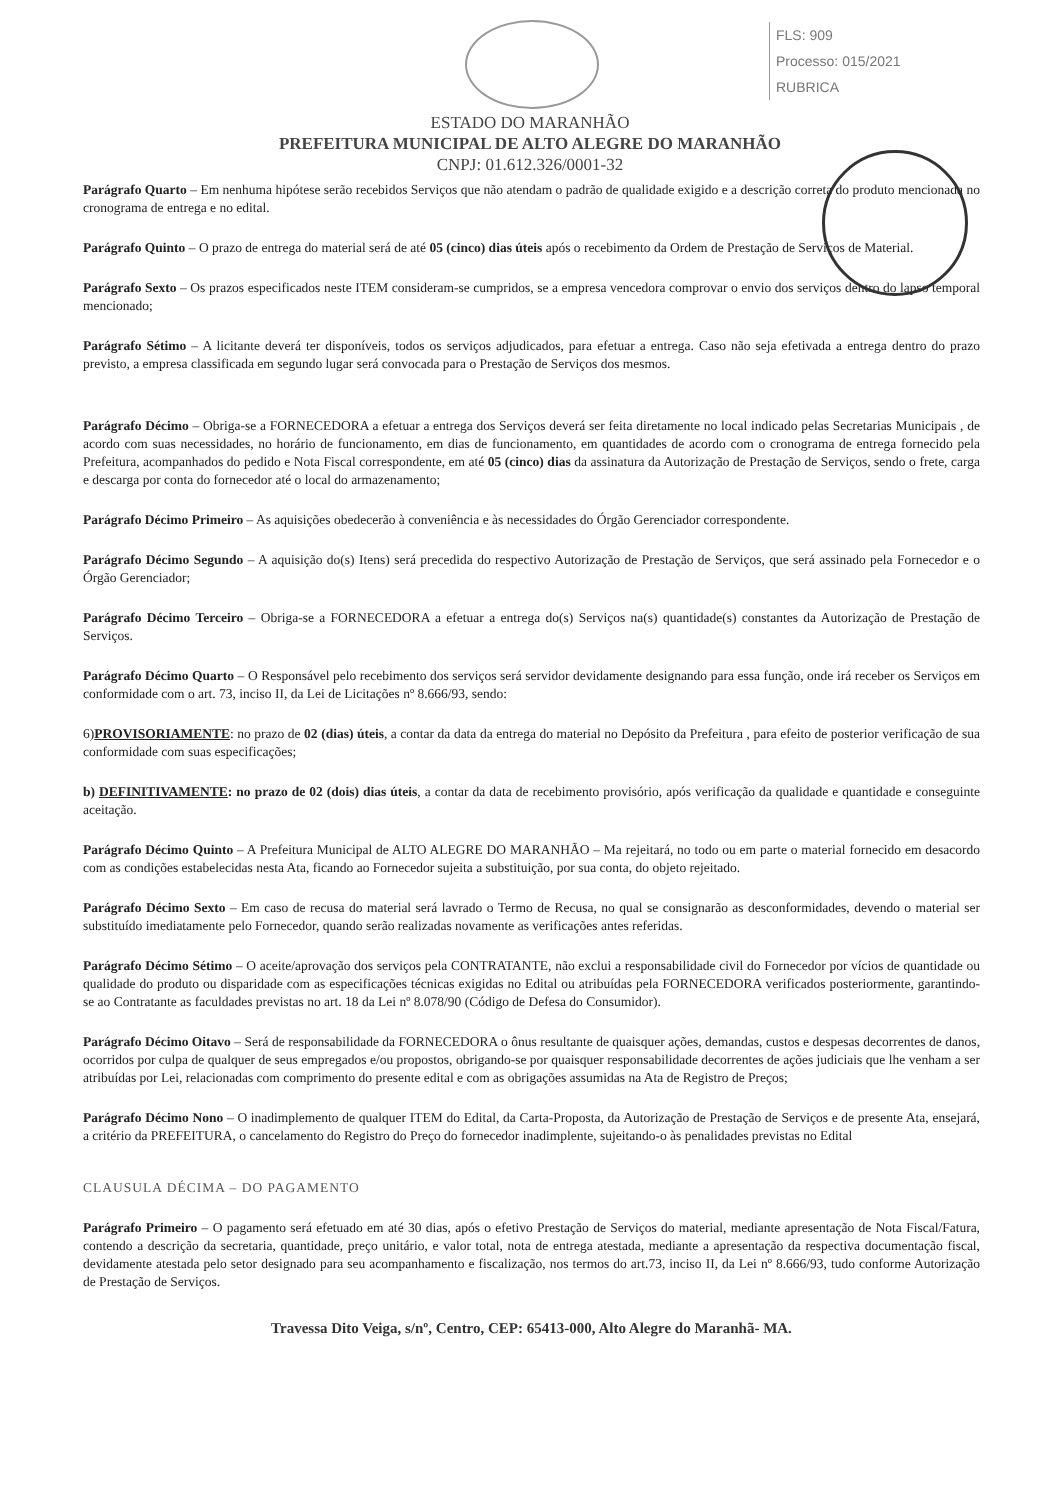FLS: 909
Processo: 015/2021
RUBRICA
ESTADO DO MARANHÃO
PREFEITURA MUNICIPAL DE ALTO ALEGRE DO MARANHÃO
CNPJ: 01.612.326/0001-32
Parágrafo Quarto – Em nenhuma hipótese serão recebidos Serviços que não atendam o padrão de qualidade exigido e a descrição correta do produto mencionada no cronograma de entrega e no edital.
Parágrafo Quinto – O prazo de entrega do material será de até 05 (cinco) dias úteis após o recebimento da Ordem de Prestação de Serviços de Material.
Parágrafo Sexto – Os prazos especificados neste ITEM consideram-se cumpridos, se a empresa vencedora comprovar o envio dos serviços dentro do lapso temporal mencionado;
Parágrafo Sétimo – A licitante deverá ter disponíveis, todos os serviços adjudicados, para efetuar a entrega. Caso não seja efetivada a entrega dentro do prazo previsto, a empresa classificada em segundo lugar será convocada para o Prestação de Serviços dos mesmos.
Parágrafo Décimo – Obriga-se a FORNECEDORA a efetuar a entrega dos Serviços deverá ser feita diretamente no local indicado pelas Secretarias Municipais , de acordo com suas necessidades, no horário de funcionamento, em dias de funcionamento, em quantidades de acordo com o cronograma de entrega fornecido pela Prefeitura, acompanhados do pedido e Nota Fiscal correspondente, em até 05 (cinco) dias da assinatura da Autorização de Prestação de Serviços, sendo o frete, carga e descarga por conta do fornecedor até o local do armazenamento;
Parágrafo Décimo Primeiro – As aquisições obedecerão à conveniência e às necessidades do Órgão Gerenciador correspondente.
Parágrafo Décimo Segundo – A aquisição do(s) Itens) será precedida do respectivo Autorização de Prestação de Serviços, que será assinado pela Fornecedor e o Órgão Gerenciador;
Parágrafo Décimo Terceiro – Obriga-se a FORNECEDORA a efetuar a entrega do(s) Serviços na(s) quantidade(s) constantes da Autorização de Prestação de Serviços.
Parágrafo Décimo Quarto – O Responsável pelo recebimento dos serviços será servidor devidamente designando para essa função, onde irá receber os Serviços em conformidade com o art. 73, inciso II, da Lei de Licitações nº 8.666/93, sendo:
6)PROVISORIAMENTE: no prazo de 02 (dias) úteis, a contar da data da entrega do material no Depósito da Prefeitura , para efeito de posterior verificação de sua conformidade com suas especificações;
b) DEFINITIVAMENTE: no prazo de 02 (dois) dias úteis, a contar da data de recebimento provisório, após verificação da qualidade e quantidade e conseguinte aceitação.
Parágrafo Décimo Quinto – A Prefeitura Municipal de ALTO ALEGRE DO MARANHÃO – Ma rejeitará, no todo ou em parte o material fornecido em desacordo com as condições estabelecidas nesta Ata, ficando ao Fornecedor sujeita a substituição, por sua conta, do objeto rejeitado.
Parágrafo Décimo Sexto – Em caso de recusa do material será lavrado o Termo de Recusa, no qual se consignarão as desconformidades, devendo o material ser substituído imediatamente pelo Fornecedor, quando serão realizadas novamente as verificações antes referidas.
Parágrafo Décimo Sétimo – O aceite/aprovação dos serviços pela CONTRATANTE, não exclui a responsabilidade civil do Fornecedor por vícios de quantidade ou qualidade do produto ou disparidade com as especificações técnicas exigidas no Edital ou atribuídas pela FORNECEDORA verificados posteriormente, garantindo-se ao Contratante as faculdades previstas no art. 18 da Lei nº 8.078/90 (Código de Defesa do Consumidor).
Parágrafo Décimo Oitavo – Será de responsabilidade da FORNECEDORA o ônus resultante de quaisquer ações, demandas, custos e despesas decorrentes de danos, ocorridos por culpa de qualquer de seus empregados e/ou propostos, obrigando-se por quaisquer responsabilidade decorrentes de ações judiciais que lhe venham a ser atribuídas por Lei, relacionadas com comprimento do presente edital e com as obrigações assumidas na Ata de Registro de Preços;
Parágrafo Décimo Nono – O inadimplemento de qualquer ITEM do Edital, da Carta-Proposta, da Autorização de Prestação de Serviços e de presente Ata, ensejará, a critério da PREFEITURA, o cancelamento do Registro do Preço do fornecedor inadimplente, sujeitando-o às penalidades previstas no Edital
CLAUSULA DÉCIMA – DO PAGAMENTO
Parágrafo Primeiro – O pagamento será efetuado em até 30 dias, após o efetivo Prestação de Serviços do material, mediante apresentação de Nota Fiscal/Fatura, contendo a descrição da secretaria, quantidade, preço unitário, e valor total, nota de entrega atestada, mediante a apresentação da respectiva documentação fiscal, devidamente atestada pelo setor designado para seu acompanhamento e fiscalização, nos termos do art.73, inciso II, da Lei nº 8.666/93, tudo conforme Autorização de Prestação de Serviços.
Travessa Dito Veiga, s/nº, Centro, CEP: 65413-000, Alto Alegre do Maranhã- MA.